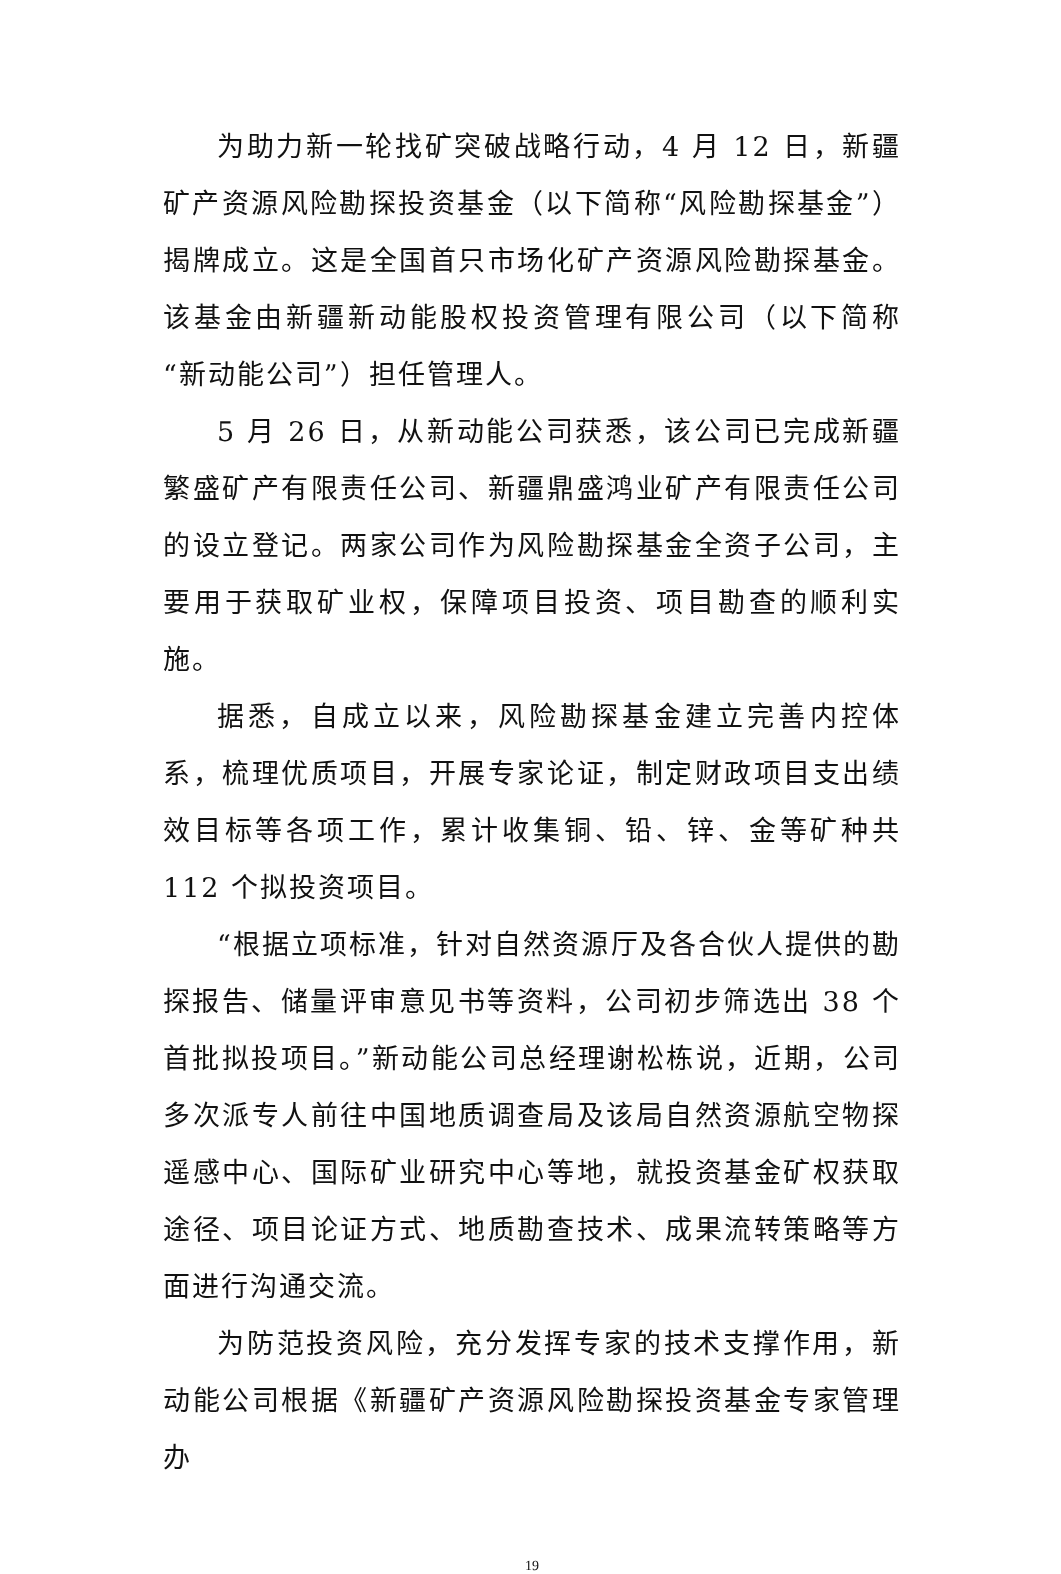为助力新一轮找矿突破战略行动，4 月 12 日，新疆矿产资源风险勘探投资基金（以下简称“风险勘探基金”）揭牌成立。这是全国首只市场化矿产资源风险勘探基金。该基金由新疆新动能股权投资管理有限公司（以下简称“新动能公司”）担任管理人。
5 月 26 日，从新动能公司获悉，该公司已完成新疆繁盛矿产有限责任公司、新疆鼎盛鸿业矿产有限责任公司的设立登记。两家公司作为风险勘探基金全资子公司，主要用于获取矿业权，保障项目投资、项目勘查的顺利实施。
据悉，自成立以来，风险勘探基金建立完善内控体系，梳理优质项目，开展专家论证，制定财政项目支出绩效目标等各项工作，累计收集铜、铅、锌、金等矿种共 112 个拟投资项目。
“根据立项标准，针对自然资源厅及各合伙人提供的勘探报告、储量评审意见书等资料，公司初步筛选出 38 个首批拟投项目。”新动能公司总经理谢松栋说，近期，公司多次派专人前往中国地质调查局及该局自然资源航空物探遥感中心、国际矿业研究中心等地，就投资基金矿权获取途径、项目论证方式、地质勘查技术、成果流转策略等方面进行沟通交流。
为防范投资风险，充分发挥专家的技术支撑作用，新动能公司根据《新疆矿产资源风险勘探投资基金专家管理办
19